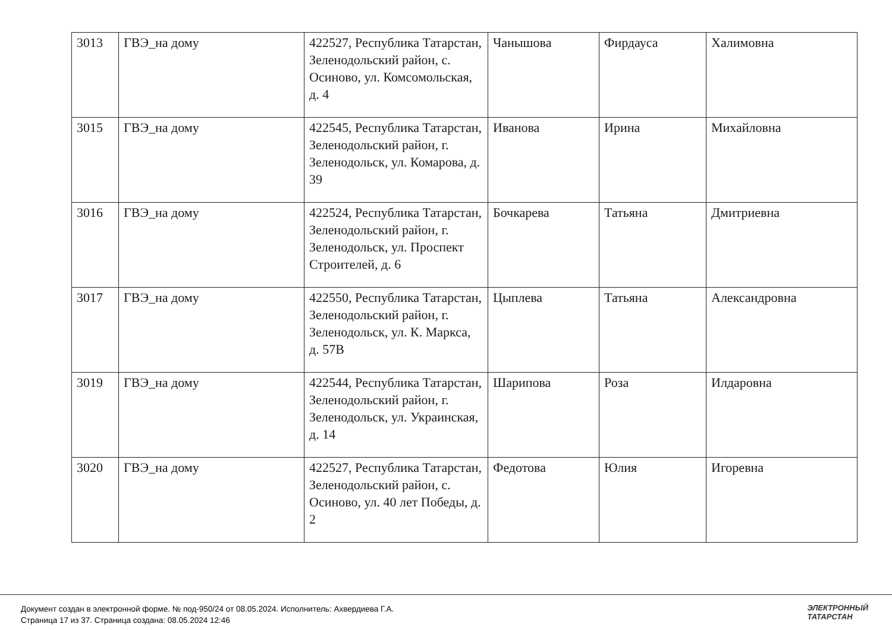| 3013 | ГВЭ_на дому | 422527, Республика Татарстан, Зеленодольский район, с. Осиново, ул. Комсомольская, д. 4 | Чанышова | Фирдауса | Халимовна |
| 3015 | ГВЭ_на дому | 422545, Республика Татарстан, Зеленодольский район, г. Зеленодольск, ул. Комарова, д. 39 | Иванова | Ирина | Михайловна |
| 3016 | ГВЭ_на дому | 422524, Республика Татарстан, Зеленодольский район, г. Зеленодольск, ул. Проспект Строителей, д. 6 | Бочкарева | Татьяна | Дмитриевна |
| 3017 | ГВЭ_на дому | 422550, Республика Татарстан, Зеленодольский район, г. Зеленодольск, ул. К. Маркса, д. 57В | Цыплева | Татьяна | Александровна |
| 3019 | ГВЭ_на дому | 422544, Республика Татарстан, Зеленодольский район, г. Зеленодольск, ул. Украинская, д. 14 | Шарипова | Роза | Илдаровна |
| 3020 | ГВЭ_на дому | 422527, Республика Татарстан, Зеленодольский район, с. Осиново, ул. 40 лет Победы, д. 2 | Федотова | Юлия | Игоревна |
Документ создан в электронной форме. № под-950/24 от 08.05.2024. Исполнитель: Ахвердиева Г.А.
Страница 17 из 37. Страница создана: 08.05.2024 12:46
ЭЛЕКТРОННЫЙ
ТАТАРСТАН